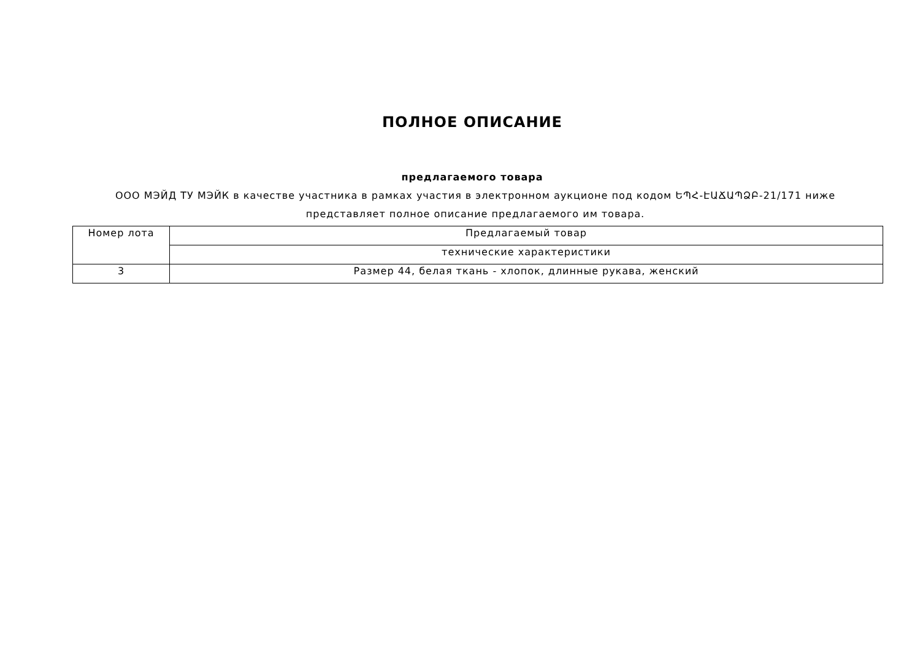ПОЛНОЕ ОПИСАНИЕ
предлагаемого товара
ООО МЭЙД ТУ МЭЙК в качестве участника в рамках участия в электронном аукционе под кодом ԵՊՀ-ԷԱՃԱՊՁԲ-21/171 ниже представляет полное описание предлагаемого им товара.
| Номер лота | Предлагаемый товар |
| | технические характеристики |
| 3 | Размер 44, белая ткань - хлопок, длинные рукава, женский |